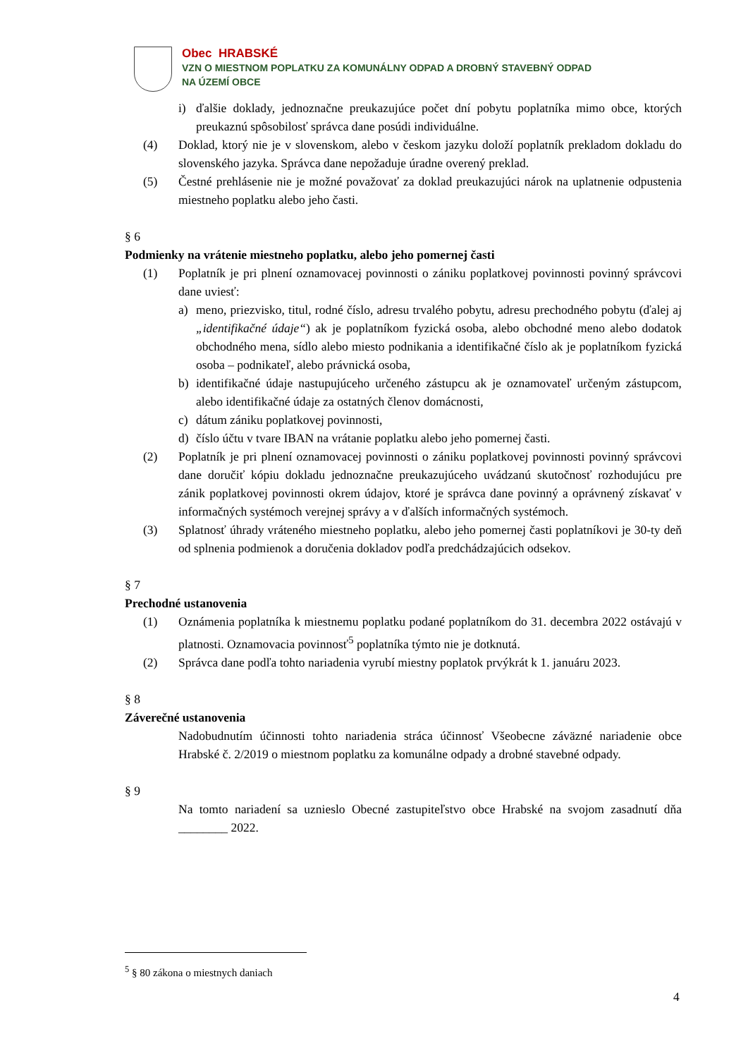Obec HRABSKÉ
VZN O MIESTNOM POPLATKU ZA KOMUNÁLNY ODPAD A DROBNÝ STAVEBNÝ ODPAD
NA ÚZEMÍ OBCE
i) ďalšie doklady, jednoznačne preukazujúce počet dní pobytu poplatníka mimo obce, ktorých preukaznú spôsobilosť správca dane posúdi individuálne.
(4) Doklad, ktorý nie je v slovenskom, alebo v českom jazyku doloží poplatník prekladom dokladu do slovenského jazyka. Správca dane nepožaduje úradne overený preklad.
(5) Čestné prehlásenie nie je možné považovať za doklad preukazujúci nárok na uplatnenie odpustenia miestneho poplatku alebo jeho časti.
§ 6
Podmienky na vrátenie miestneho poplatku, alebo jeho pomernej časti
(1) Poplatník je pri plnení oznamovacej povinnosti o zániku poplatkovej povinnosti povinný správcovi dane uviesť:
a) meno, priezvisko, titul, rodné číslo, adresu trvalého pobytu, adresu prechodného pobytu (ďalej aj „identifikačné údaje“) ak je poplatníkom fyzická osoba, alebo obchodné meno alebo dodatok obchodného mena, sídlo alebo miesto podnikania a identifikačné číslo ak je poplatníkom fyzická osoba – podnikateľ, alebo právnická osoba,
b) identifikačné údaje nastupujúceho určeného zástupcu ak je oznamovateľ určeným zástupcom, alebo identifikačné údaje za ostatných členov domácnosti,
c) dátum zániku poplatkovej povinnosti,
d) číslo účtu v tvare IBAN na vrátanie poplatku alebo jeho pomernej časti.
(2) Poplatník je pri plnení oznamovacej povinnosti o zániku poplatkovej povinnosti povinný správcovi dane doručiť kópiu dokladu jednoznačne preukazujúceho uvádzanú skutočnosť rozhodujúcu pre zánik poplatkovej povinnosti okrem údajov, ktoré je správca dane povinný a oprávnený získavať v informačných systémoch verejnej správy a v ďalších informačných systémoch.
(3) Splatnosť úhrady vráteného miestneho poplatku, alebo jeho pomernej časti poplatníkovi je 30-ty deň od splnenia podmienok a doručenia dokladov podľa predchádzajúcich odsekov.
§ 7
Prechodné ustanovenia
(1) Oznámenia poplatníka k miestnemu poplatku podané poplatníkom do 31. decembra 2022 ostávajú v platnosti. Oznamovacia povinnosť<sup>5</sup> poplatníka týmto nie je dotknutá.
(2) Správca dane podľa tohto nariadenia vyrubí miestny poplatok prvýkrát k 1. januáru 2023.
§ 8
Záverečné ustanovenia
Nadobudnutím účinnosti tohto nariadenia stráca účinnosť Všeobecne záväzné nariadenie obce Hrabské č. 2/2019 o miestnom poplatku za komunálne odpady a drobné stavebné odpady.
§ 9
Na tomto nariadení sa uznieslo Obecné zastupiteľstvo obce Hrabské na svojom zasadnutí dňa ________ 2022.
<sup>5</sup> § 80 zákona o miestnych daniach
4